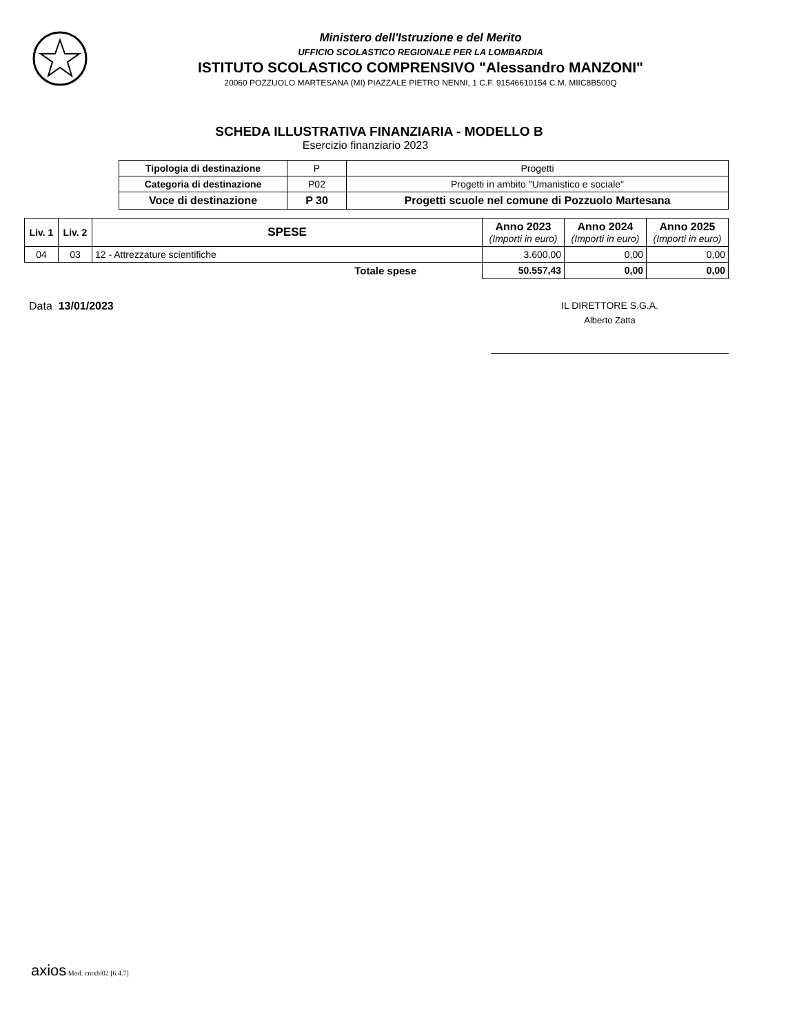Ministero dell'Istruzione e del Merito
UFFICIO SCOLASTICO REGIONALE PER LA LOMBARDIA
ISTITUTO SCOLASTICO COMPRENSIVO "Alessandro MANZONI"
20060 POZZUOLO MARTESANA (MI) PIAZZALE PIETRO NENNI, 1 C.F. 91546610154 C.M. MIIC8B500Q
SCHEDA ILLUSTRATIVA FINANZIARIA - MODELLO B
Esercizio finanziario 2023
| Tipologia di destinazione | P | Progetti |
| Categoria di destinazione | P02 | Progetti in ambito "Umanistico e sociale" |
| Voce di destinazione | P 30 | Progetti scuole nel comune di Pozzuolo Martesana |
| Liv. 1 | Liv. 2 | SPESE | Anno 2023 (Importi in euro) | Anno 2024 (Importi in euro) | Anno 2025 (Importi in euro) |
| --- | --- | --- | --- | --- | --- |
| 04 | 03 | 12 - Attrezzature scientifiche | 3.600,00 | 0,00 | 0,00 |
| Totale spese | | | 50.557,43 | 0,00 | 0,00 |
Data 13/01/2023 IL DIRETTORE S.G.A.
Alberto Zatta
axios Mod. cntxbl02 [6.4.7]